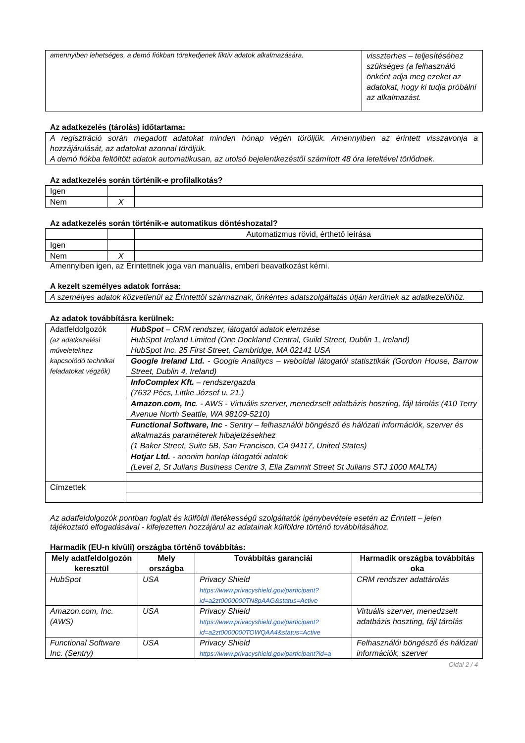| amennyiben lehetséges, a demó fiókban törekedjenek fiktív adatok alkalmazására. | visszterhes – teljesítéséhez szükséges (a felhasználó önként adja meg ezeket az adatokat, hogy ki tudja próbálni az alkalmazást. |
Az adatkezelés (tárolás) időtartama:
| A regisztráció során megadott adatokat minden hónap végén töröljük. Amennyiben az érintett visszavonja a hozzájárulását, az adatokat azonnal töröljük. A demó fiókba feltöltött adatok automatikusan, az utolsó bejelentkezéstől számított 48 óra leteltével törlődnek. |
Az adatkezelés során történik-e profilalkotás?
| Igen | | |
| Nem | X | |
Az adatkezelés során történik-e automatikus döntéshozatal?
| | | Automatizmus rövid, érthető leírása |
| Igen | | |
| Nem | X | |
Amennyiben igen, az Érintettnek joga van manuális, emberi beavatkozást kérni.
A kezelt személyes adatok forrása:
| A személyes adatok közvetlenül az Érintettől származnak, önkéntes adatszolgáltatás útján kerülnek az adatkezelőhöz. |
Az adatok továbbításra kerülnek:
| Adatfeldolgozók (az adatkezelési műveletekhez kapcsolódó technikai feladatokat végzők) | HubSpot – CRM rendszer, látogatói adatok elemzése HubSpot Ireland Limited (One Dockland Central, Guild Street, Dublin 1, Ireland) HubSpot Inc. 25 First Street, Cambridge, MA 02141 USA |
| | Google Ireland Ltd. - Google Analitycs – weboldal látogatói statisztikák (Gordon House, Barrow Street, Dublin 4, Ireland) |
| | InfoComplex Kft. – rendszergazda (7632 Pécs, Littke József u. 21.) |
| | Amazon.com, Inc . - AWS - Virtuális szerver, menedzselt adatbázis hoszting, fájl tárolás (410 Terry Avenue North Seattle, WA 98109-5210) |
| | Functional Software, Inc - Sentry – felhasználói böngésző és hálózati információk, szerver és alkalmazás paraméterek hibajelzésekhez (1 Baker Street, Suite 5B, San Francisco, CA 94117, United States) |
| | Hotjar Ltd. - anonim honlap látogatói adatok (Level 2, St Julians Business Centre 3, Elia Zammit Street St Julians STJ 1000 MALTA) |
| Címzettek | |
Az adatfeldolgozók pontban foglalt és külföldi illetékességű szolgáltatók igénybevétele esetén az Érintett – jelen tájékoztató elfogadásával - kifejezetten hozzájárul az adatainak külföldre történő továbbításához.
Harmadik (EU-n kívüli) országba történő továbbítás:
| Mely adatfeldolgozón keresztül | Mely országba | Továbbítás garanciái | Harmadik országba továbbítás oka |
| --- | --- | --- | --- |
| HubSpot | USA | Privacy Shield https://www.privacyshield.gov/participant?id=a2zt0000000TN8pAAG&status=Active | CRM rendszer adattárolás |
| Amazon.com, Inc. (AWS) | USA | Privacy Shield https://www.privacyshield.gov/participant?id=a2zt0000000TOWQAA4&status=Active | Virtuális szerver, menedzselt adatbázis hoszting, fájl tárolás |
| Functional Software Inc. (Sentry) | USA | Privacy Shield https://www.privacyshield.gov/participant?id=a | Felhasználói böngésző és hálózati információk, szerver |
Oldal 2 / 4